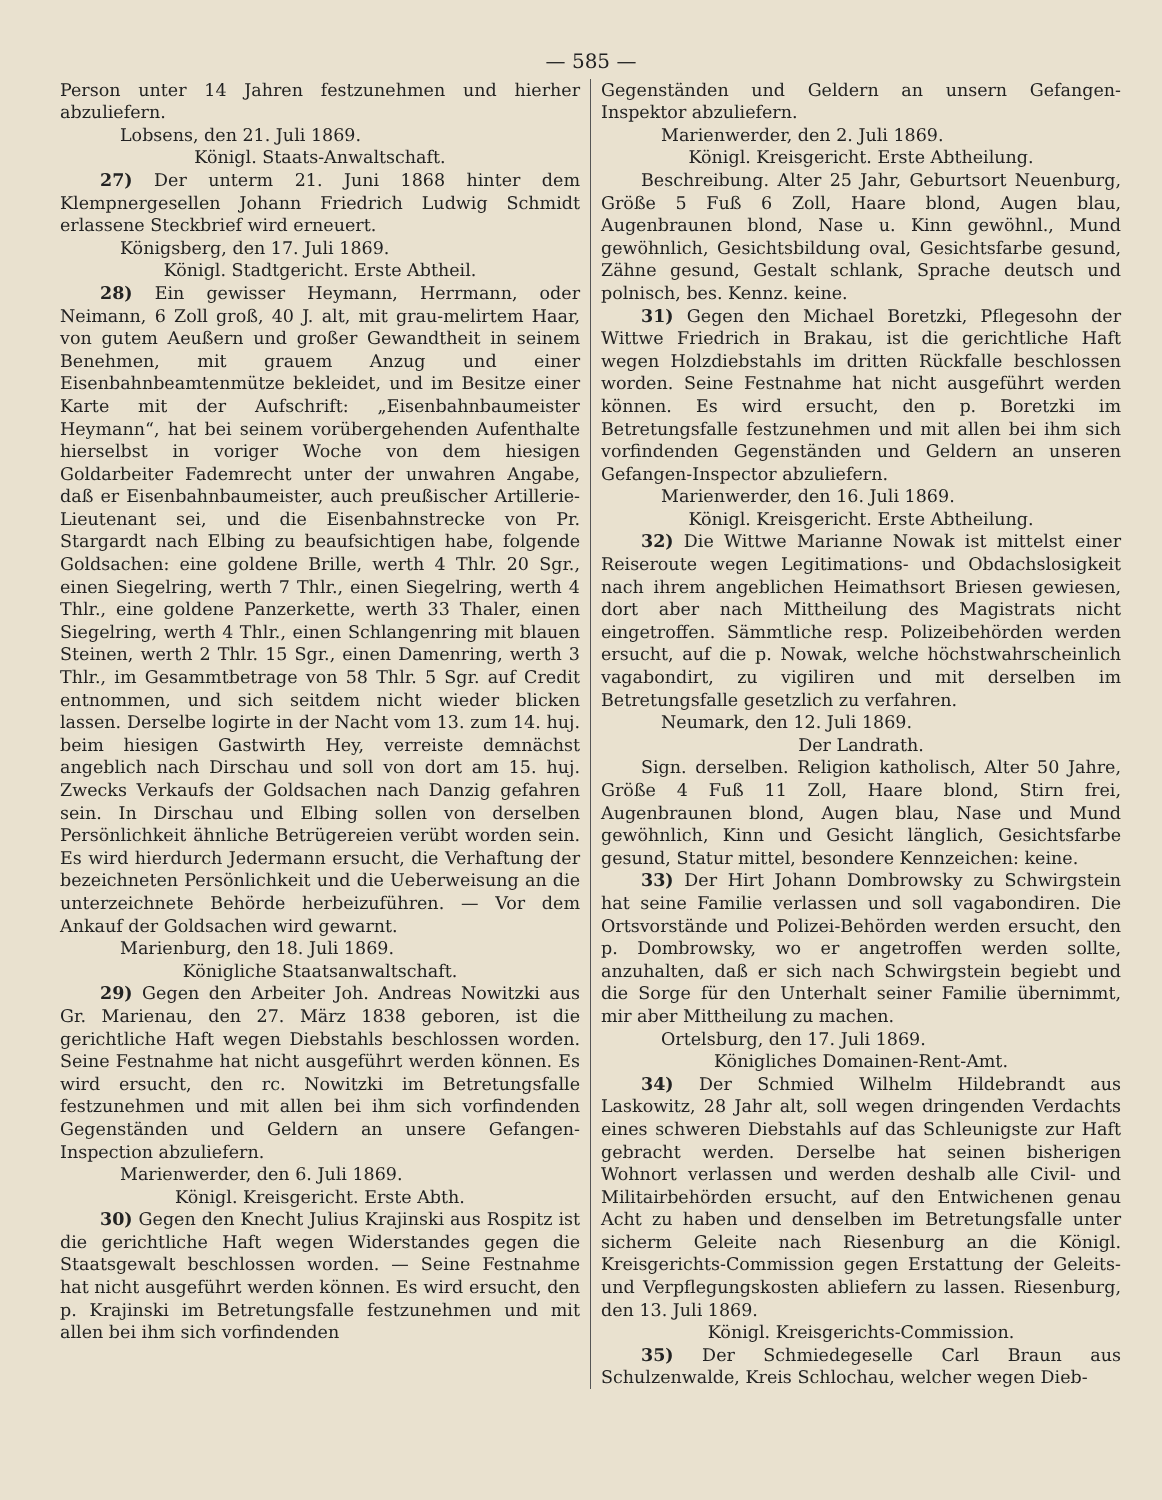— 585 —
Person unter 14 Jahren festzunehmen und hierher abzuliefern.
Lobsens, den 21. Juli 1869.
Königl. Staats-Anwaltschaft.
27) Der unterm 21. Juni 1868 hinter dem Klempnergesellen Johann Friedrich Ludwig Schmidt erlassene Steckbrief wird erneuert.
Königsberg, den 17. Juli 1869.
Königl. Stadtgericht. Erste Abtheil.
28) Ein gewisser Heymann, Herrmann, oder Neimann, 6 Zoll groß, 40 J. alt, mit grau-melirtem Haar, von gutem Aeußern und großer Gewandtheit in seinem Benehmen, mit grauem Anzug und einer Eisenbahnbeamtenmütze bekleidet, und im Besitze einer Karte mit der Aufschrift: „Eisenbahnbaumeister Heymann“, hat bei seinem vorübergehenden Aufenthalte hierselbst in voriger Woche von dem hiesigen Goldarbeiter Fademrecht unter der unwahren Angabe, daß er Eisenbahnbaumeister, auch preußischer Artillerie-Lieutenant sei, und die Eisenbahnstrecke von Pr. Stargardt nach Elbing zu beaufsichtigen habe, folgende Goldsachen: eine goldene Brille, werth 4 Thlr. 20 Sgr., einen Siegelring, werth 7 Thlr., einen Siegelring, werth 4 Thlr., eine goldene Panzerkette, werth 33 Thaler, einen Siegelring, werth 4 Thlr., einen Schlangenring mit blauen Steinen, werth 2 Thlr. 15 Sgr., einen Damenring, werth 3 Thlr., im Gesammtbetrage von 58 Thlr. 5 Sgr. auf Credit entnommen, und sich seitdem nicht wieder blicken lassen. Derselbe logirte in der Nacht vom 13. zum 14. huj. beim hiesigen Gastwirth Hey, verreiste demnächst angeblich nach Dirschau und soll von dort am 15. huj. Zwecks Verkaufs der Goldsachen nach Danzig gefahren sein. In Dirschau und Elbing sollen von derselben Persönlichkeit ähnliche Betrügereien verübt worden sein. Es wird hierdurch Jedermann ersucht, die Verhaftung der bezeichneten Persönlichkeit und die Ueberweisung an die unterzeichnete Behörde herbeizuführen. — Vor dem Ankauf der Goldsachen wird gewarnt.
Marienburg, den 18. Juli 1869.
Königliche Staatsanwaltschaft.
29) Gegen den Arbeiter Joh. Andreas Nowitzki aus Gr. Marienau, den 27. März 1838 geboren, ist die gerichtliche Haft wegen Diebstahls beschlossen worden. Seine Festnahme hat nicht ausgeführt werden können. Es wird ersucht, den rc. Nowitzki im Betretungsfalle festzunehmen und mit allen bei ihm sich vorfindenden Gegenständen und Geldern an unsere Gefangen-Inspection abzuliefern.
Marienwerder, den 6. Juli 1869.
Königl. Kreisgericht. Erste Abth.
30) Gegen den Knecht Julius Krajinski aus Rospitz ist die gerichtliche Haft wegen Widerstandes gegen die Staatsgewalt beschlossen worden. — Seine Festnahme hat nicht ausgeführt werden können. Es wird ersucht, den p. Krajinski im Betretungsfalle festzunehmen und mit allen bei ihm sich vorfindenden
Gegenständen und Geldern an unsern Gefangen-Inspektor abzuliefern.
Marienwerder, den 2. Juli 1869.
Königl. Kreisgericht. Erste Abtheilung.
Beschreibung. Alter 25 Jahr, Geburtsort Neuenburg, Größe 5 Fuß 6 Zoll, Haare blond, Augen blau, Augenbraunen blond, Nase u. Kinn gewöhnl., Mund gewöhnlich, Gesichtsbildung oval, Gesichtsfarbe gesund, Zähne gesund, Gestalt schlank, Sprache deutsch und polnisch, bes. Kennz. keine.
31) Gegen den Michael Boretzki, Pflegesohn der Wittwe Friedrich in Brakau, ist die gerichtliche Haft wegen Holzdiebstahls im dritten Rückfalle beschlossen worden. Seine Festnahme hat nicht ausgeführt werden können. Es wird ersucht, den p. Boretzki im Betretungsfalle festzunehmen und mit allen bei ihm sich vorfindenden Gegenständen und Geldern an unseren Gefangen-Inspector abzuliefern.
Marienwerder, den 16. Juli 1869.
Königl. Kreisgericht. Erste Abtheilung.
32) Die Wittwe Marianne Nowak ist mittelst einer Reiseroute wegen Legitimations- und Obdachslosigkeit nach ihrem angeblichen Heimathsort Briesen gewiesen, dort aber nach Mittheilung des Magistrats nicht eingetroffen. Sämmtliche resp. Polizeibehörden werden ersucht, auf die p. Nowak, welche höchstwahrscheinlich vagabondirt, zu vigiliren und mit derselben im Betretungsfalle gesetzlich zu verfahren.
Neumark, den 12. Juli 1869.
Der Landrath.
Sign. derselben. Religion katholisch, Alter 50 Jahre, Größe 4 Fuß 11 Zoll, Haare blond, Stirn frei, Augenbraunen blond, Augen blau, Nase und Mund gewöhnlich, Kinn und Gesicht länglich, Gesichtsfarbe gesund, Statur mittel, besondere Kennzeichen: keine.
33) Der Hirt Johann Dombrowsky zu Schwirgstein hat seine Familie verlassen und soll vagabondiren. Die Ortsvorstände und Polizei-Behörden werden ersucht, den p. Dombrowsky, wo er angetroffen werden sollte, anzuhalten, daß er sich nach Schwirgstein begiebt und die Sorge für den Unterhalt seiner Familie übernimmt, mir aber Mittheilung zu machen.
Ortelsburg, den 17. Juli 1869.
Königliches Domainen-Rent-Amt.
34) Der Schmied Wilhelm Hildebrandt aus Laskowitz, 28 Jahr alt, soll wegen dringenden Verdachts eines schweren Diebstahls auf das Schleunigste zur Haft gebracht werden. Derselbe hat seinen bisherigen Wohnort verlassen und werden deshalb alle Civil- und Militairbehörden ersucht, auf den Entwichenen genau Acht zu haben und denselben im Betretungsfalle unter sicherm Geleite nach Riesenburg an die Königl. Kreisgerichts-Commission gegen Erstattung der Geleits- und Verpflegungskosten abliefern zu lassen. Riesenburg, den 13. Juli 1869.
Königl. Kreisgerichts-Commission.
35) Der Schmiedegeselle Carl Braun aus Schulzenwalde, Kreis Schlochau, welcher wegen Dieb-